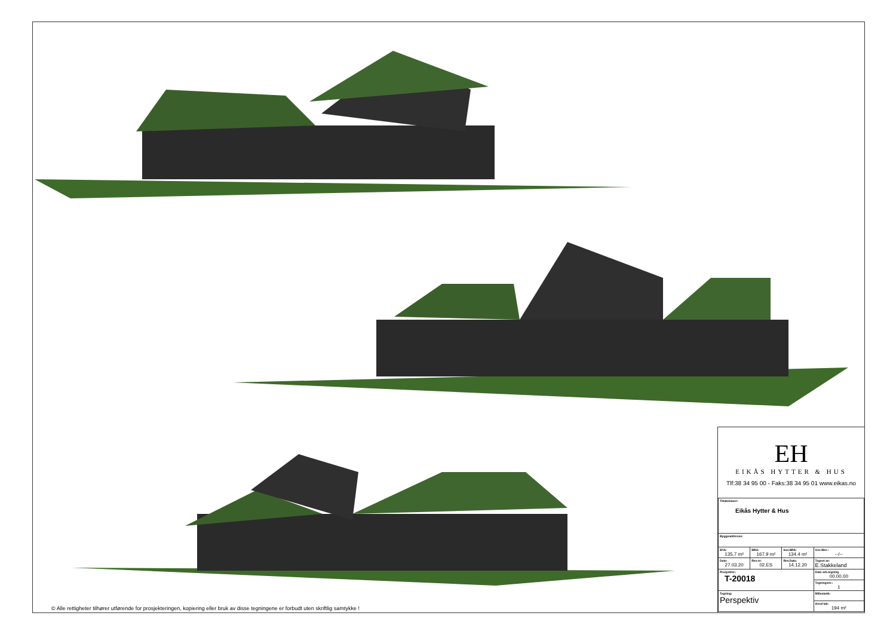EH
EIKÅS HYTTER & HUS
Tlf:38 34 95 00 - Faks:38 34 95 01 www.eikas.no
| Tiltakshaver: Eikås Hytter & Hus | | | |
| Byggeaddresse: | | | |
| BYA: 135.7 m² | BRA: 167.9 m² | Isol.BRA: 134.4 m² | Gnr./Bnr.: --/-- |
| Dato: 27.03.20 | Rev.nr: 02.ES | Rev.Dato: 14.12.20 | Tegnet av: E.Stakkeland |
| Prosjektnr.: T-20018 | | | Dato arb.tegning 00.00.00 |
| | | | Tegningsnr.: 1 |
| Tegning: Perspektiv | | | Målestokk: |
| | | | Areal tak: 194 m² |
© Alle rettigheter tilhører utførende for prosjekteringen, kopiering eller bruk av disse tegningene er forbudt uten skriftlig samtykke !